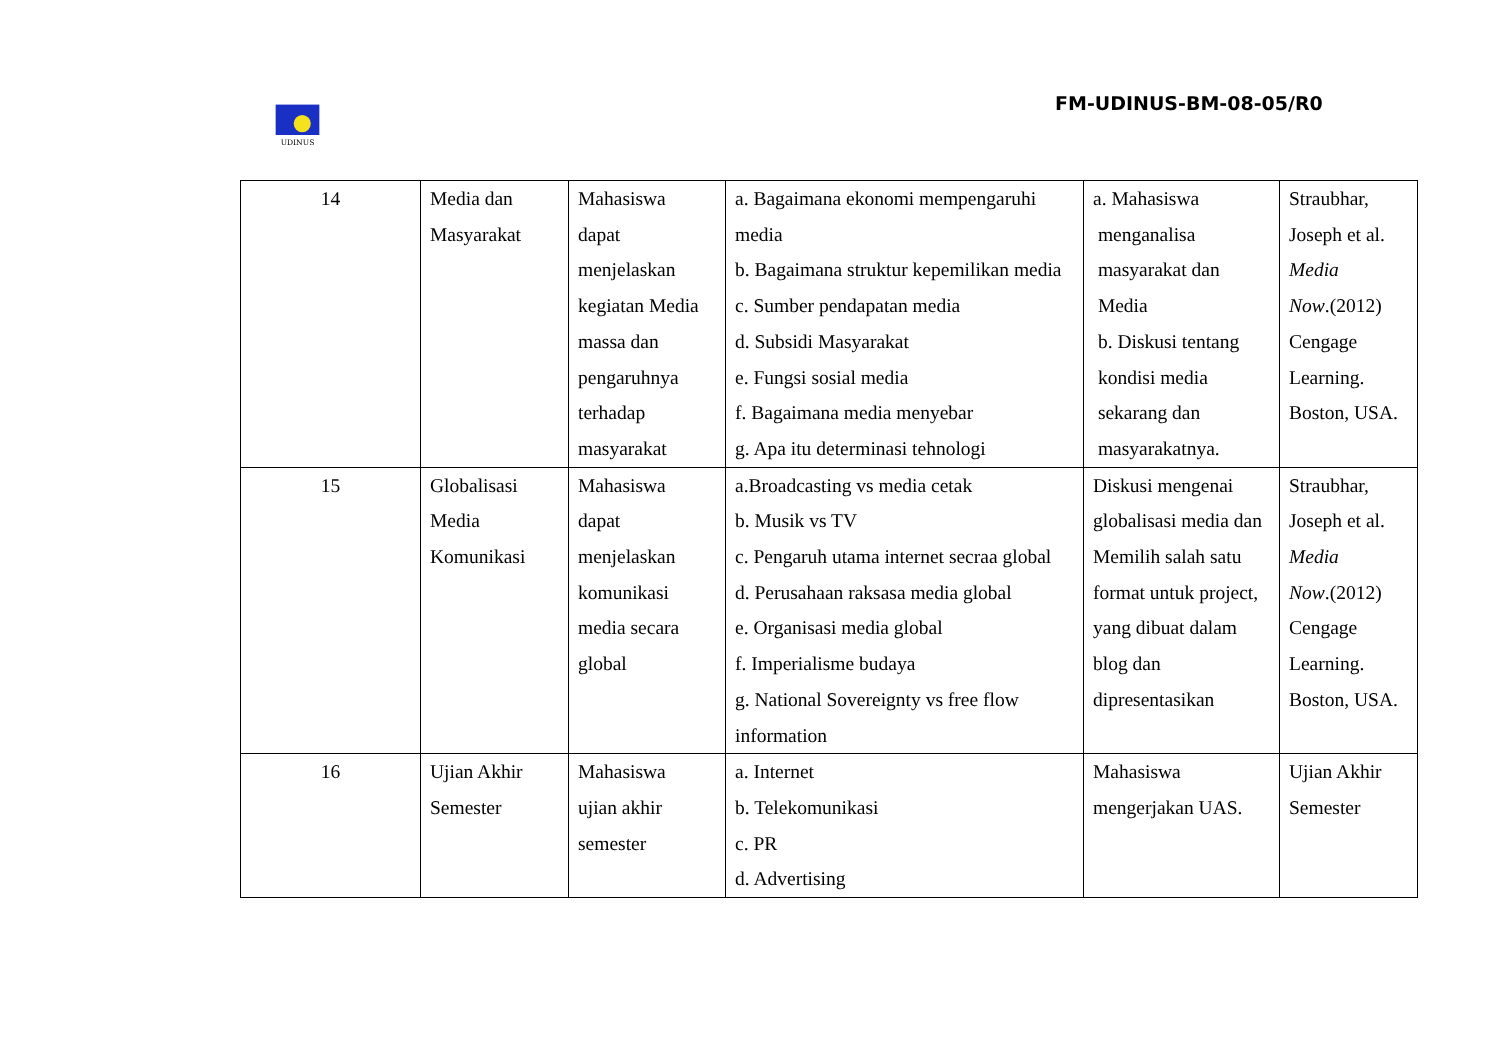UDINUS
FM-UDINUS-BM-08-05/R0
| 14 | Media dan Masyarakat | Mahasiswa dapat menjelaskan kegiatan Media massa dan pengaruhnya terhadap masyarakat | a. Bagaimana ekonomi mempengaruhi media b. Bagaimana struktur kepemilikan media c. Sumber pendapatan media d. Subsidi Masyarakat e. Fungsi sosial media f. Bagaimana media menyebar g. Apa itu determinasi tehnologi | a. Mahasiswa menganalisa masyarakat dan Media b. Diskusi tentang kondisi media sekarang dan masyarakatnya. | Straubhar, Joseph et al. Media Now .(2012) Cengage Learning. Boston, USA. |
| 15 | Globalisasi Media Komunikasi | Mahasiswa dapat menjelaskan komunikasi media secara global | a.Broadcasting vs media cetak b. Musik vs TV c. Pengaruh utama internet secraa global d. Perusahaan raksasa media global e. Organisasi media global f. Imperialisme budaya g. National Sovereignty vs free flow information | Diskusi mengenai globalisasi media dan Memilih salah satu format untuk project, yang dibuat dalam blog dan dipresentasikan | Straubhar, Joseph et al. Media Now .(2012) Cengage Learning. Boston, USA. |
| 16 | Ujian Akhir Semester | Mahasiswa ujian akhir semester | a. Internet b. Telekomunikasi c. PR d. Advertising | Mahasiswa mengerjakan UAS. | Ujian Akhir Semester |